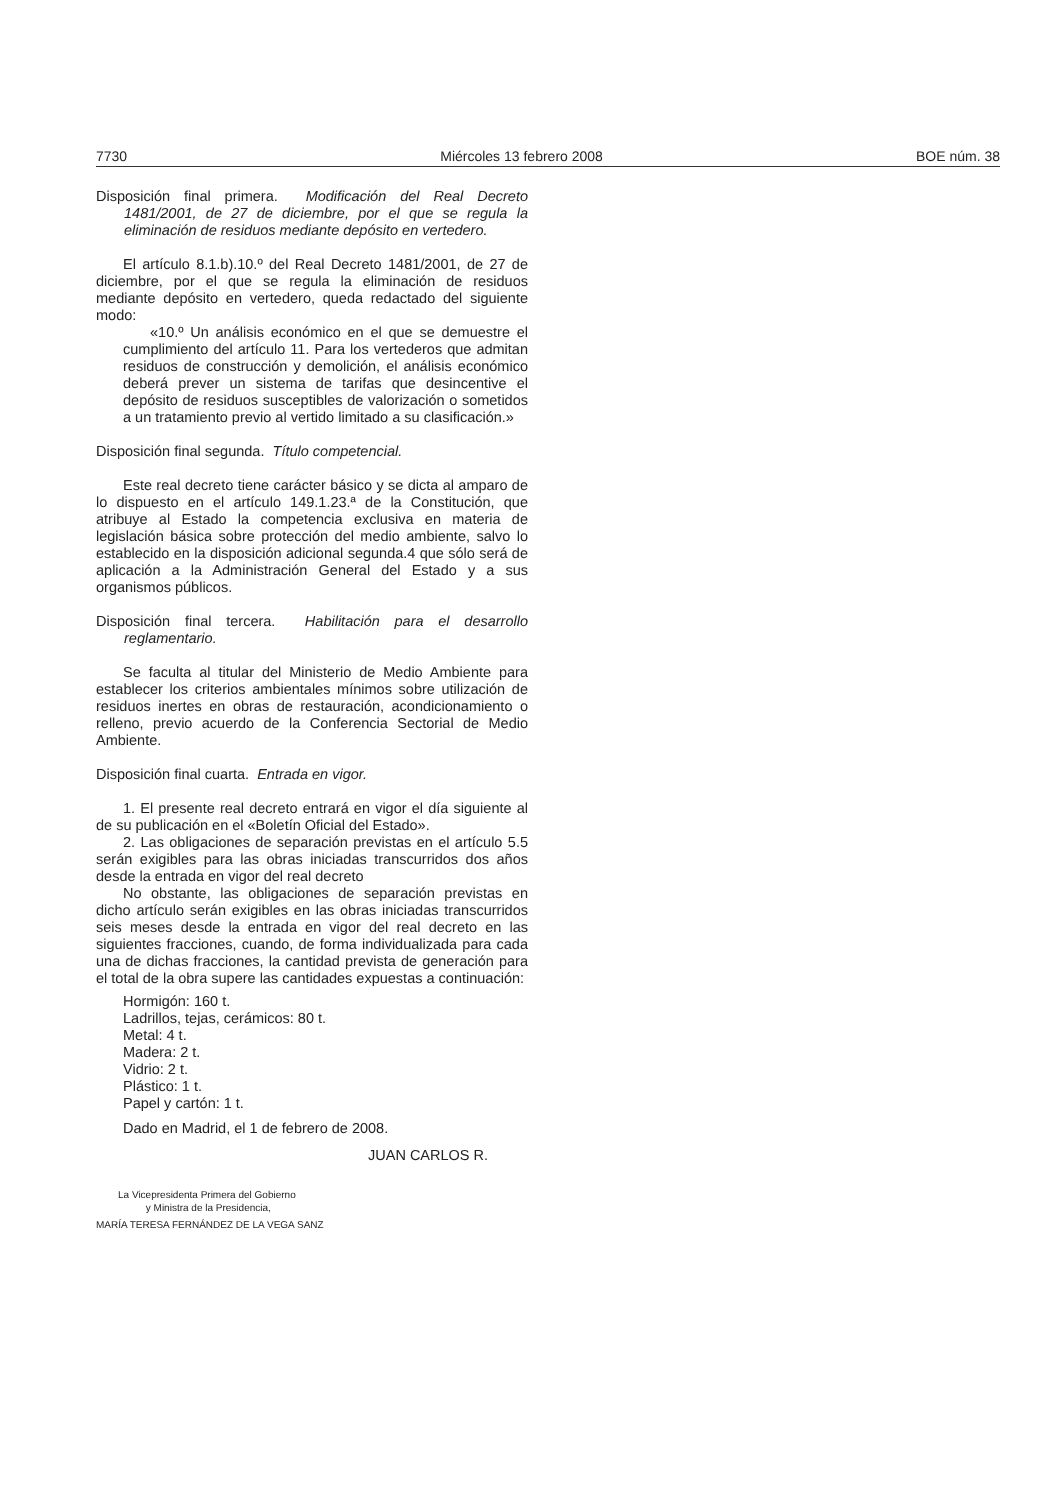7730 Miércoles 13 febrero 2008 BOE núm. 38
Disposición final primera. Modificación del Real Decreto 1481/2001, de 27 de diciembre, por el que se regula la eliminación de residuos mediante depósito en vertedero.
El artículo 8.1.b).10.º del Real Decreto 1481/2001, de 27 de diciembre, por el que se regula la eliminación de residuos mediante depósito en vertedero, queda redactado del siguiente modo:
«10.º Un análisis económico en el que se demuestre el cumplimiento del artículo 11. Para los vertederos que admitan residuos de construcción y demolición, el análisis económico deberá prever un sistema de tarifas que desincentive el depósito de residuos susceptibles de valorización o sometidos a un tratamiento previo al vertido limitado a su clasificación.»
Disposición final segunda. Título competencial.
Este real decreto tiene carácter básico y se dicta al amparo de lo dispuesto en el artículo 149.1.23.ª de la Constitución, que atribuye al Estado la competencia exclusiva en materia de legislación básica sobre protección del medio ambiente, salvo lo establecido en la disposición adicional segunda.4 que sólo será de aplicación a la Administración General del Estado y a sus organismos públicos.
Disposición final tercera. Habilitación para el desarrollo reglamentario.
Se faculta al titular del Ministerio de Medio Ambiente para establecer los criterios ambientales mínimos sobre utilización de residuos inertes en obras de restauración, acondicionamiento o relleno, previo acuerdo de la Conferencia Sectorial de Medio Ambiente.
Disposición final cuarta. Entrada en vigor.
1. El presente real decreto entrará en vigor el día siguiente al de su publicación en el «Boletín Oficial del Estado».
2. Las obligaciones de separación previstas en el artículo 5.5 serán exigibles para las obras iniciadas transcurridos dos años desde la entrada en vigor del real decreto
No obstante, las obligaciones de separación previstas en dicho artículo serán exigibles en las obras iniciadas transcurridos seis meses desde la entrada en vigor del real decreto en las siguientes fracciones, cuando, de forma individualizada para cada una de dichas fracciones, la cantidad prevista de generación para el total de la obra supere las cantidades expuestas a continuación:
Hormigón: 160 t.
Ladrillos, tejas, cerámicos: 80 t.
Metal: 4 t.
Madera: 2 t.
Vidrio: 2 t.
Plástico: 1 t.
Papel y cartón: 1 t.
Dado en Madrid, el 1 de febrero de 2008.
JUAN CARLOS R.
La Vicepresidenta Primera del Gobierno
y Ministra de la Presidencia,
MARÍA TERESA FERNÁNDEZ DE LA VEGA SANZ